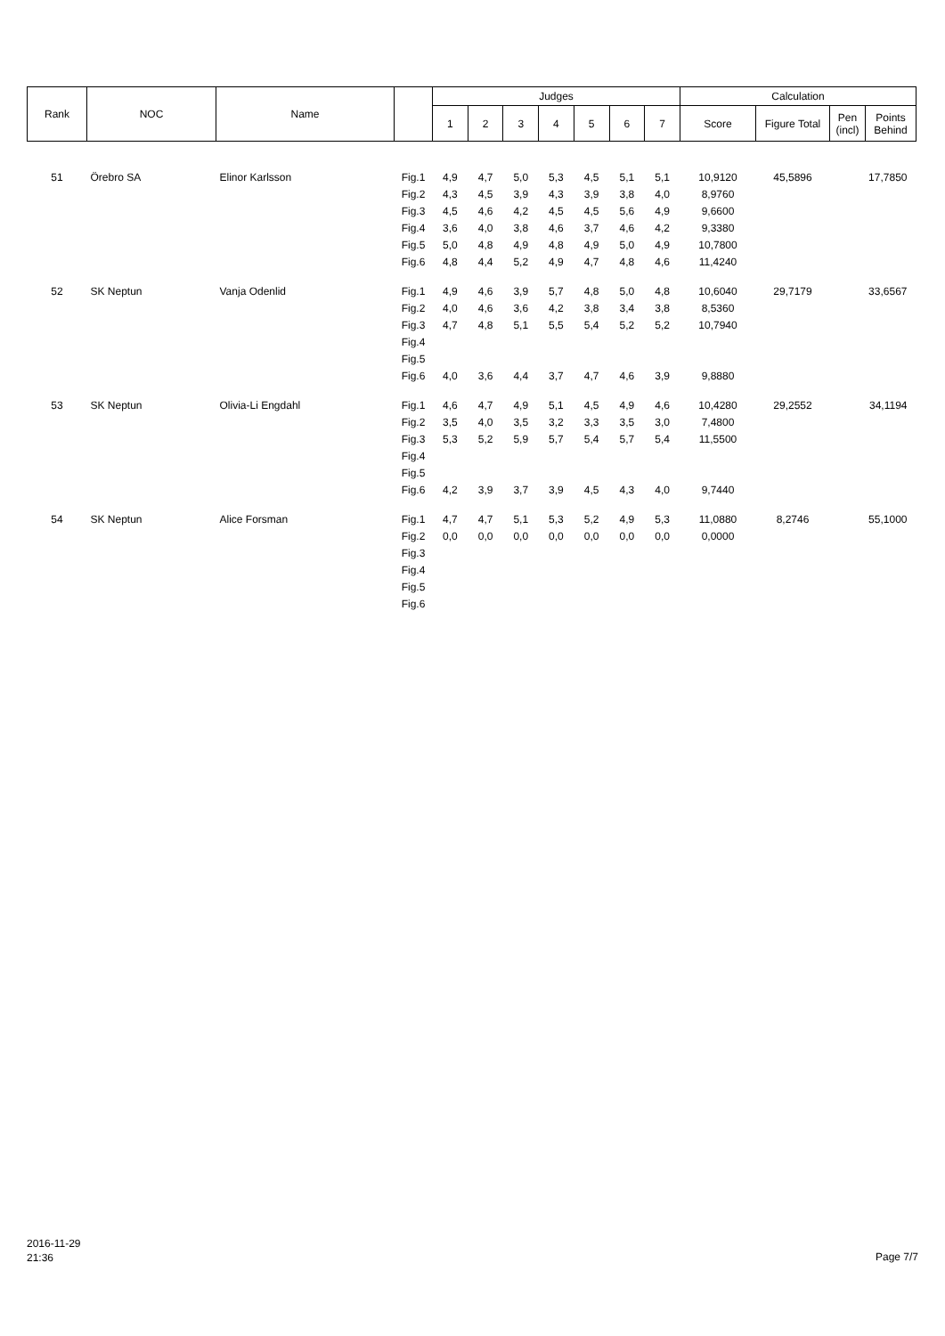| Rank | NOC | Name | | Judges | | | | | | | Calculation | | | |
| --- | --- | --- | --- | --- | --- | --- | --- | --- | --- | --- | --- | --- | --- | --- |
| | | | | 1 | 2 | 3 | 4 | 5 | 6 | 7 | Score | Figure Total | Pen (incl) | Points Behind |
| 51 | Örebro SA | Elinor Karlsson | Fig.1 | 4,9 | 4,7 | 5,0 | 5,3 | 4,5 | 5,1 | 5,1 | 10,9120 | 45,5896 | | 17,7850 |
| | | | Fig.2 | 4,3 | 4,5 | 3,9 | 4,3 | 3,9 | 3,8 | 4,0 | 8,9760 | | | |
| | | | Fig.3 | 4,5 | 4,6 | 4,2 | 4,5 | 4,5 | 5,6 | 4,9 | 9,6600 | | | |
| | | | Fig.4 | 3,6 | 4,0 | 3,8 | 4,6 | 3,7 | 4,6 | 4,2 | 9,3380 | | | |
| | | | Fig.5 | 5,0 | 4,8 | 4,9 | 4,8 | 4,9 | 5,0 | 4,9 | 10,7800 | | | |
| | | | Fig.6 | 4,8 | 4,4 | 5,2 | 4,9 | 4,7 | 4,8 | 4,6 | 11,4240 | | | |
| 52 | SK Neptun | Vanja Odenlid | Fig.1 | 4,9 | 4,6 | 3,9 | 5,7 | 4,8 | 5,0 | 4,8 | 10,6040 | 29,7179 | | 33,6567 |
| | | | Fig.2 | 4,0 | 4,6 | 3,6 | 4,2 | 3,8 | 3,4 | 3,8 | 8,5360 | | | |
| | | | Fig.3 | 4,7 | 4,8 | 5,1 | 5,5 | 5,4 | 5,2 | 5,2 | 10,7940 | | | |
| | | | Fig.4 | | | | | | | | | | | |
| | | | Fig.5 | | | | | | | | | | | |
| | | | Fig.6 | 4,0 | 3,6 | 4,4 | 3,7 | 4,7 | 4,6 | 3,9 | 9,8880 | | | |
| 53 | SK Neptun | Olivia-Li Engdahl | Fig.1 | 4,6 | 4,7 | 4,9 | 5,1 | 4,5 | 4,9 | 4,6 | 10,4280 | 29,2552 | | 34,1194 |
| | | | Fig.2 | 3,5 | 4,0 | 3,5 | 3,2 | 3,3 | 3,5 | 3,0 | 7,4800 | | | |
| | | | Fig.3 | 5,3 | 5,2 | 5,9 | 5,7 | 5,4 | 5,7 | 5,4 | 11,5500 | | | |
| | | | Fig.4 | | | | | | | | | | | |
| | | | Fig.5 | | | | | | | | | | | |
| | | | Fig.6 | 4,2 | 3,9 | 3,7 | 3,9 | 4,5 | 4,3 | 4,0 | 9,7440 | | | |
| 54 | SK Neptun | Alice Forsman | Fig.1 | 4,7 | 4,7 | 5,1 | 5,3 | 5,2 | 4,9 | 5,3 | 11,0880 | 8,2746 | | 55,1000 |
| | | | Fig.2 | 0,0 | 0,0 | 0,0 | 0,0 | 0,0 | 0,0 | 0,0 | 0,0000 | | | |
| | | | Fig.3 | | | | | | | | | | | |
| | | | Fig.4 | | | | | | | | | | | |
| | | | Fig.5 | | | | | | | | | | | |
| | | | Fig.6 | | | | | | | | | | | |
2016-11-29
21:36
Page 7/7